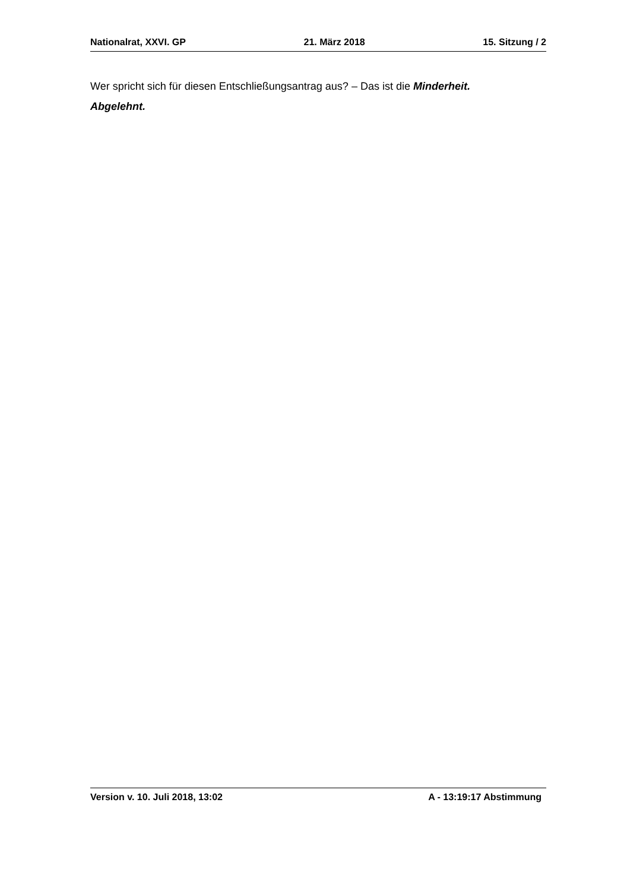Nationalrat, XXVI. GP 21. März 2018 15. Sitzung / 2
Wer spricht sich für diesen Entschließungsantrag aus? – Das ist die Minderheit.
Abgelehnt.
Version v. 10. Juli 2018, 13:02 A - 13:19:17 Abstimmung